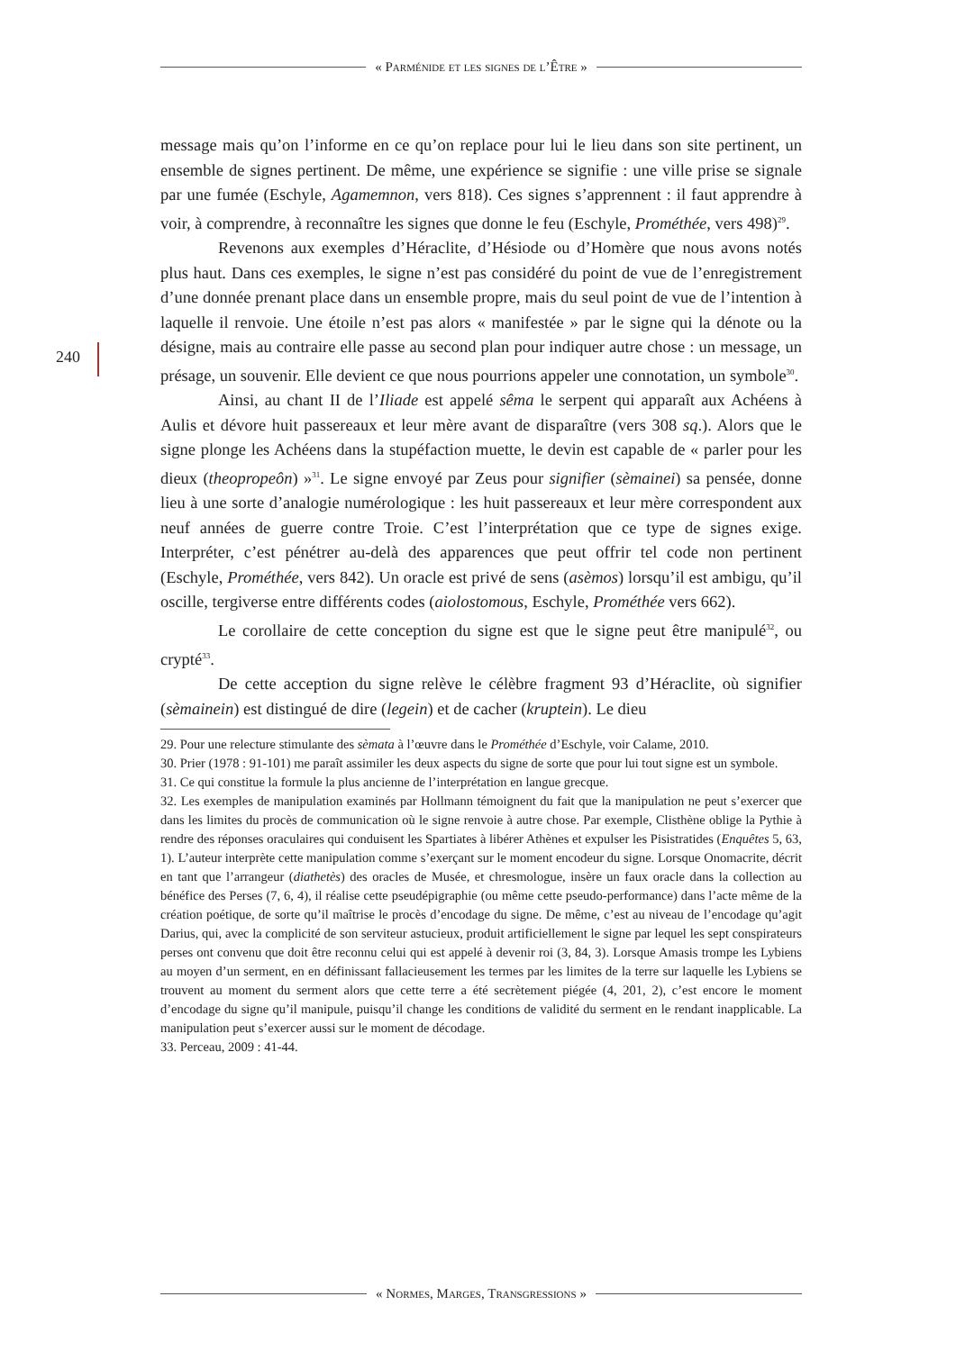« Parménide et les signes de l’Être »
240
message mais qu’on l’informe en ce qu’on replace pour lui le lieu dans son site pertinent, un ensemble de signes pertinent. De même, une expérience se signifie : une ville prise se signale par une fumée (Eschyle, Agamemnon, vers 818). Ces signes s’apprennent : il faut apprendre à voir, à comprendre, à reconnaître les signes que donne le feu (Eschyle, Prométhée, vers 498)<sup>29</sup>.
Revenons aux exemples d’Héraclite, d’Hésiode ou d’Homère que nous avons notés plus haut. Dans ces exemples, le signe n’est pas considéré du point de vue de l’enregistrement d’une donnée prenant place dans un ensemble propre, mais du seul point de vue de l’intention à laquelle il renvoie. Une étoile n’est pas alors « manifestée » par le signe qui la dénote ou la désigne, mais au contraire elle passe au second plan pour indiquer autre chose : un message, un présage, un souvenir. Elle devient ce que nous pourrions appeler une connotation, un symbole<sup>30</sup>.
Ainsi, au chant II de l’Iliade est appelé sêma le serpent qui apparaît aux Achéens à Aulis et dévore huit passereaux et leur mère avant de disparaître (vers 308 sq.). Alors que le signe plonge les Achéens dans la stupéfaction muette, le devin est capable de « parler pour les dieux (theopropeôn) »<sup>31</sup>. Le signe envoyé par Zeus pour signifier (sèmainei) sa pensée, donne lieu à une sorte d’analogie numérologique : les huit passereaux et leur mère correspondent aux neuf années de guerre contre Troie. C’est l’interprétation que ce type de signes exige. Interpréter, c’est pénétrer au-delà des apparences que peut offrir tel code non pertinent (Eschyle, Prométhée, vers 842). Un oracle est privé de sens (asèmos) lorsqu’il est ambigu, qu’il oscille, tergiverse entre différents codes (aiolostomous, Eschyle, Prométhée vers 662).
Le corollaire de cette conception du signe est que le signe peut être manipulé<sup>32</sup>, ou crypté<sup>33</sup>.
De cette acception du signe relève le célèbre fragment 93 d’Héraclite, où signifier (sèmainein) est distingué de dire (legein) et de cacher (kruptein). Le dieu
29. Pour une relecture stimulante des sèmata à l’œuvre dans le Prométhée d’Eschyle, voir Calame, 2010.
30. Prier (1978 : 91-101) me paraît assimiler les deux aspects du signe de sorte que pour lui tout signe est un symbole.
31. Ce qui constitue la formule la plus ancienne de l’interprétation en langue grecque.
32. Les exemples de manipulation examinés par Hollmann témoignent du fait que la manipulation ne peut s’exercer que dans les limites du procès de communication où le signe renvoie à autre chose. Par exemple, Clisthène oblige la Pythie à rendre des réponses oraculaires qui conduisent les Spartiates à libérer Athènes et expulser les Pisistratides (Enquêtes 5, 63, 1). L’auteur interprète cette manipulation comme s’exerçant sur le moment encodeur du signe. Lorsque Onomacrite, décrit en tant que l’arrangeur (diathetès) des oracles de Musée, et chresmologue, insère un faux oracle dans la collection au bénéfice des Perses (7, 6, 4), il réalise cette pseudépigraphie (ou même cette pseudo-performance) dans l’acte même de la création poétique, de sorte qu’il maîtrise le procès d’encodage du signe. De même, c’est au niveau de l’encodage qu’agit Darius, qui, avec la complicité de son serviteur astucieux, produit artificiellement le signe par lequel les sept conspirateurs perses ont convenu que doit être reconnu celui qui est appelé à devenir roi (3, 84, 3). Lorsque Amasis trompe les Lybiens au moyen d’un serment, en en définissant fallacieusement les termes par les limites de la terre sur laquelle les Lybiens se trouvent au moment du serment alors que cette terre a été secrètement piégée (4, 201, 2), c’est encore le moment d’encodage du signe qu’il manipule, puisqu’il change les conditions de validité du serment en le rendant inapplicable. La manipulation peut s’exercer aussi sur le moment de décodage.
33. Perceau, 2009 : 41-44.
« Normes, Marges, Transgressions »